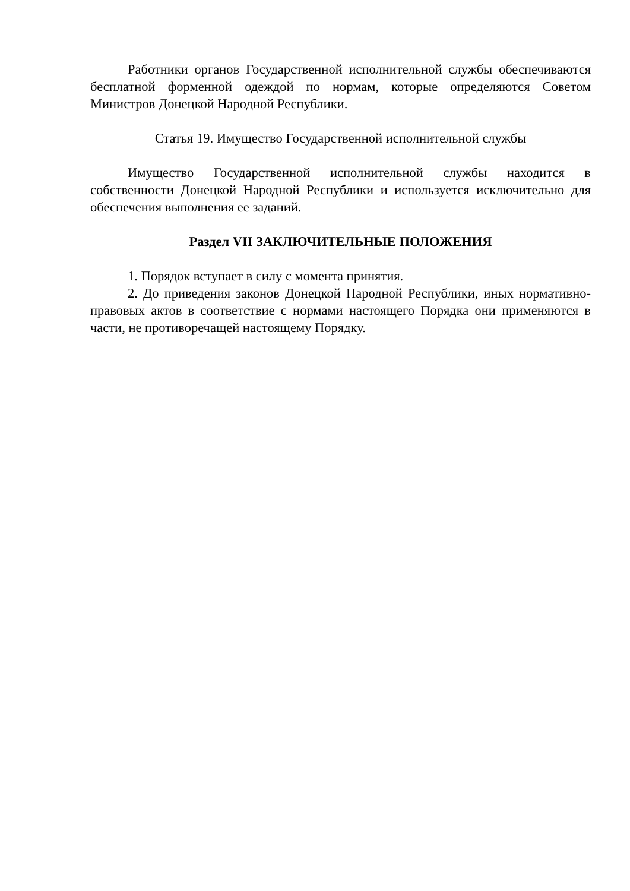Работники органов Государственной исполнительной службы обеспечиваются бесплатной форменной одеждой по нормам, которые определяются Советом Министров Донецкой Народной Республики.
Статья 19. Имущество Государственной исполнительной службы
Имущество Государственной исполнительной службы находится в собственности Донецкой Народной Республики и используется исключительно для обеспечения выполнения ее заданий.
Раздел VII ЗАКЛЮЧИТЕЛЬНЫЕ ПОЛОЖЕНИЯ
1. Порядок вступает в силу с момента принятия.
2. До приведения законов Донецкой Народной Республики, иных нормативно-правовых актов в соответствие с нормами настоящего Порядка они применяются в части, не противоречащей настоящему Порядку.